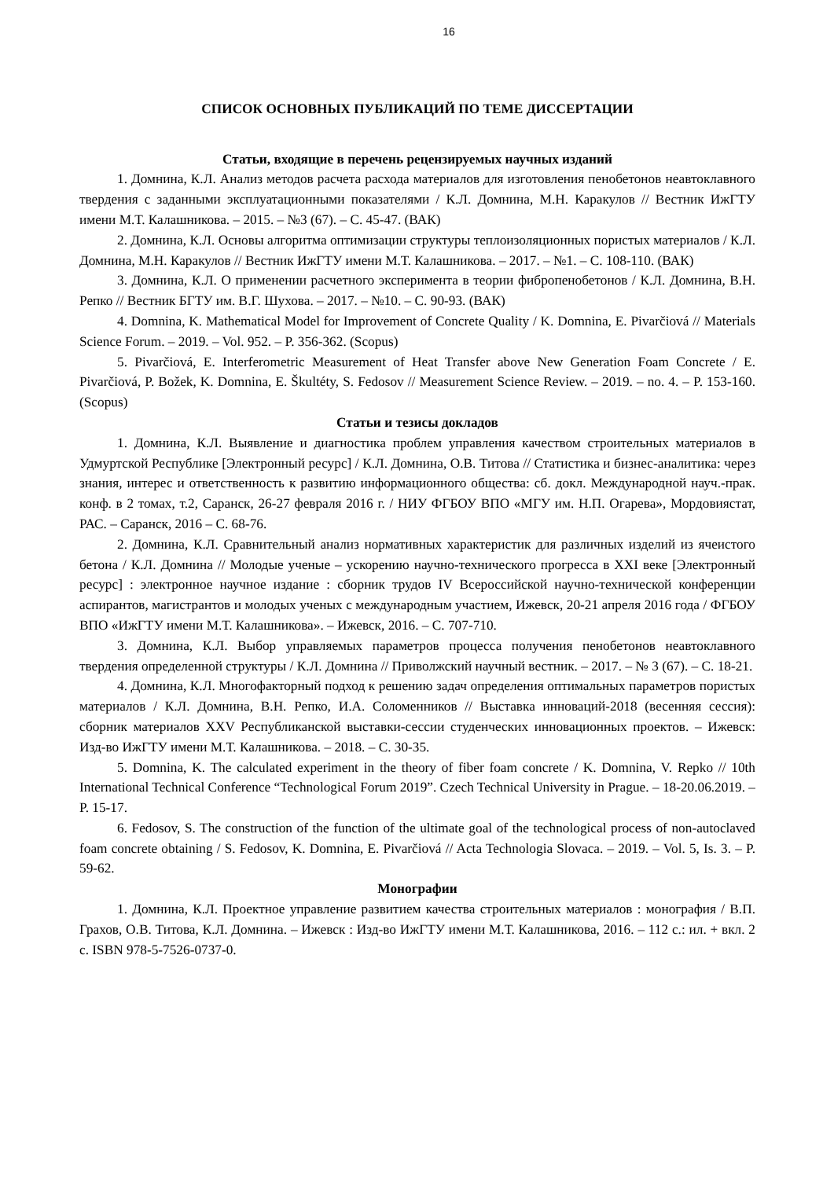16
СПИСОК ОСНОВНЫХ ПУБЛИКАЦИЙ ПО ТЕМЕ ДИССЕРТАЦИИ
Статьи, входящие в перечень рецензируемых научных изданий
1. Домнина, К.Л. Анализ методов расчета расхода материалов для изготовления пенобетонов неавтоклавного твердения с заданными эксплуатационными показателями / К.Л. Домнина, М.Н. Каракулов // Вестник ИжГТУ имени М.Т. Калашникова. – 2015. – №3 (67). – С. 45-47. (ВАК)
2. Домнина, К.Л. Основы алгоритма оптимизации структуры теплоизоляционных пористых материалов / К.Л. Домнина, М.Н. Каракулов // Вестник ИжГТУ имени М.Т. Калашникова. – 2017. – №1. – С. 108-110. (ВАК)
3. Домнина, К.Л. О применении расчетного эксперимента в теории фибропенобетонов / К.Л. Домнина, В.Н. Репко // Вестник БГТУ им. В.Г. Шухова. – 2017. – №10. – С. 90-93. (ВАК)
4. Domnina, K. Mathematical Model for Improvement of Concrete Quality / K. Domnina, E. Pivarčiová // Materials Science Forum. – 2019. – Vol. 952. – P. 356-362. (Scopus)
5. Pivarčiová, E. Interferometric Measurement of Heat Transfer above New Generation Foam Concrete / E. Pivarčiová, P. Božek, K. Domnina, E. Škultéty, S. Fedosov // Measurement Science Review. – 2019. – no. 4. – P. 153-160. (Scopus)
Статьи и тезисы докладов
1. Домнина, К.Л. Выявление и диагностика проблем управления качеством строительных материалов в Удмуртской Республике [Электронный ресурс] / К.Л. Домнина, О.В. Титова // Статистика и бизнес-аналитика: через знания, интерес и ответственность к развитию информационного общества: сб. докл. Международной науч.-прак. конф. в 2 томах, т.2, Саранск, 26-27 февраля 2016 г. / НИУ ФГБОУ ВПО «МГУ им. Н.П. Огарева», Мордовиястат, РАС. – Саранск, 2016 – С. 68-76.
2. Домнина, К.Л. Сравнительный анализ нормативных характеристик для различных изделий из ячеистого бетона / К.Л. Домнина // Молодые ученые – ускорению научно-технического прогресса в XXI веке [Электронный ресурс] : электронное научное издание : сборник трудов IV Всероссийской научно-технической конференции аспирантов, магистрантов и молодых ученых с международным участием, Ижевск, 20-21 апреля 2016 года / ФГБОУ ВПО «ИжГТУ имени М.Т. Калашникова». – Ижевск, 2016. – С. 707-710.
3. Домнина, К.Л. Выбор управляемых параметров процесса получения пенобетонов неавтоклавного твердения определенной структуры / К.Л. Домнина // Приволжский научный вестник. – 2017. – № 3 (67). – С. 18-21.
4. Домнина, К.Л. Многофакторный подход к решению задач определения оптимальных параметров пористых материалов / К.Л. Домнина, В.Н. Репко, И.А. Соломенников // Выставка инноваций-2018 (весенняя сессия): сборник материалов XXV Республиканской выставки-сессии студенческих инновационных проектов. – Ижевск: Изд-во ИжГТУ имени М.Т. Калашникова. – 2018. – С. 30-35.
5. Domnina, K. The calculated experiment in the theory of fiber foam concrete / K. Domnina, V. Repko // 10th International Technical Conference “Technological Forum 2019”. Czech Technical University in Prague. – 18-20.06.2019. – P. 15-17.
6. Fedosov, S. The construction of the function of the ultimate goal of the technological process of non-autoclaved foam concrete obtaining / S. Fedosov, K. Domnina, E. Pivarčiová // Acta Technologia Slovaca. – 2019. – Vol. 5, Is. 3. – P. 59-62.
Монографии
1. Домнина, К.Л. Проектное управление развитием качества строительных материалов : монография / В.П. Грахов, О.В. Титова, К.Л. Домнина. – Ижевск : Изд-во ИжГТУ имени М.Т. Калашникова, 2016. – 112 с.: ил. + вкл. 2 с. ISBN 978-5-7526-0737-0.